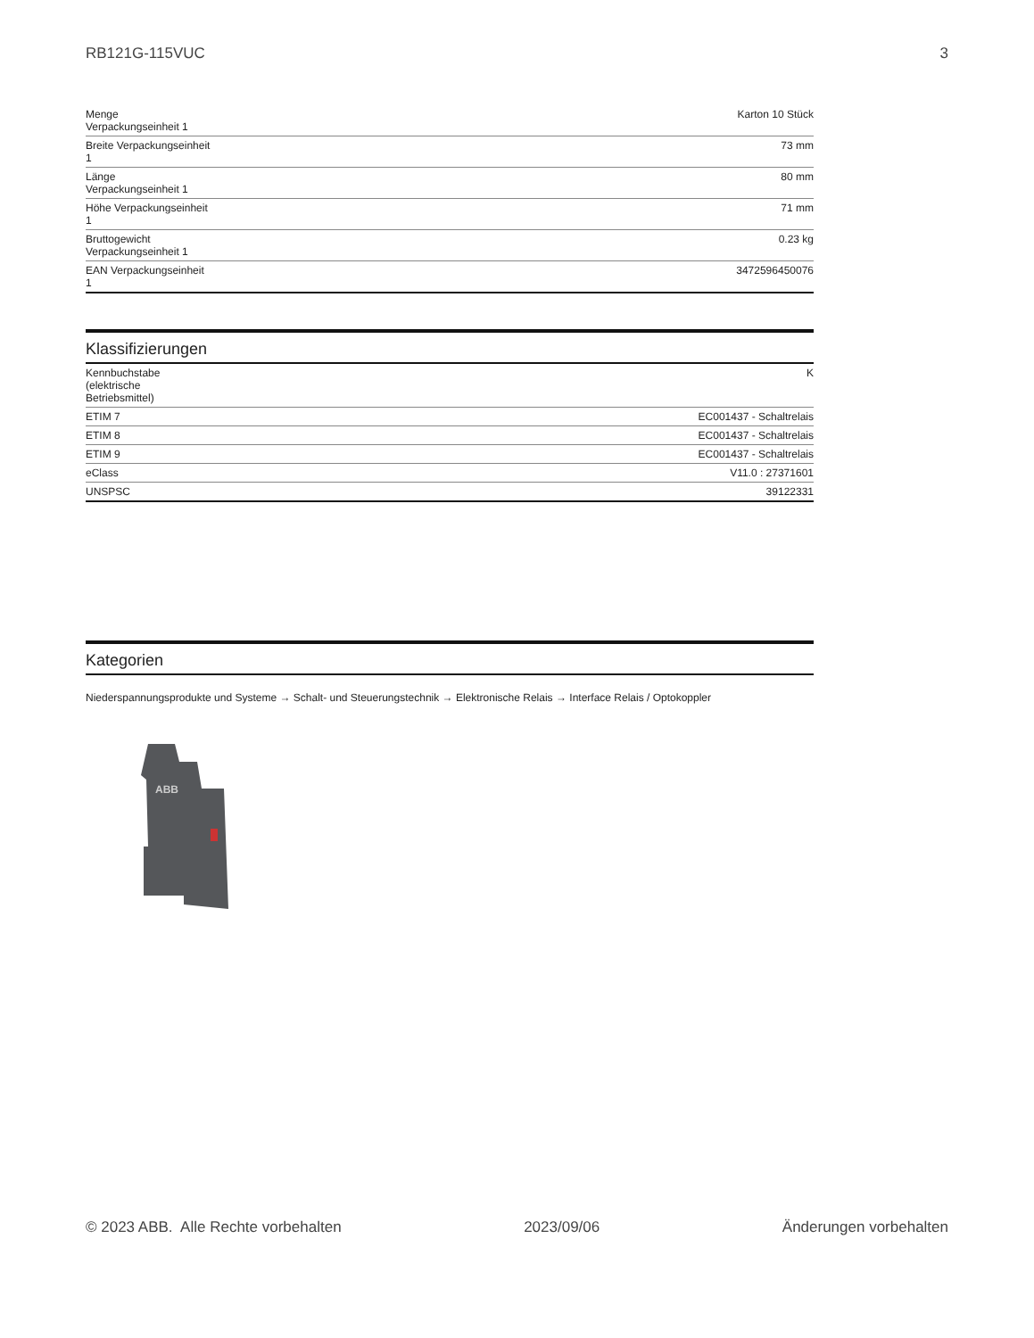RB121G-115VUC 3
| Menge Verpackungseinheit 1 | Karton 10 Stück |
| Breite Verpackungseinheit 1 | 73 mm |
| Länge Verpackungseinheit 1 | 80 mm |
| Höhe Verpackungseinheit 1 | 71 mm |
| Bruttogewicht Verpackungseinheit 1 | 0.23 kg |
| EAN Verpackungseinheit 1 | 3472596450076 |
Klassifizierungen
| Kennbuchstabe (elektrische Betriebsmittel) | K |
| ETIM 7 | EC001437 - Schaltrelais |
| ETIM 8 | EC001437 - Schaltrelais |
| ETIM 9 | EC001437 - Schaltrelais |
| eClass | V11.0 : 27371601 |
| UNSPSC | 39122331 |
Kategorien
Niederspannungsprodukte und Systeme → Schalt- und Steuerungstechnik → Elektronische Relais → Interface Relais / Optokoppler
ABB
© 2023 ABB. Alle Rechte vorbehalten 2023/09/06 Änderungen vorbehalten